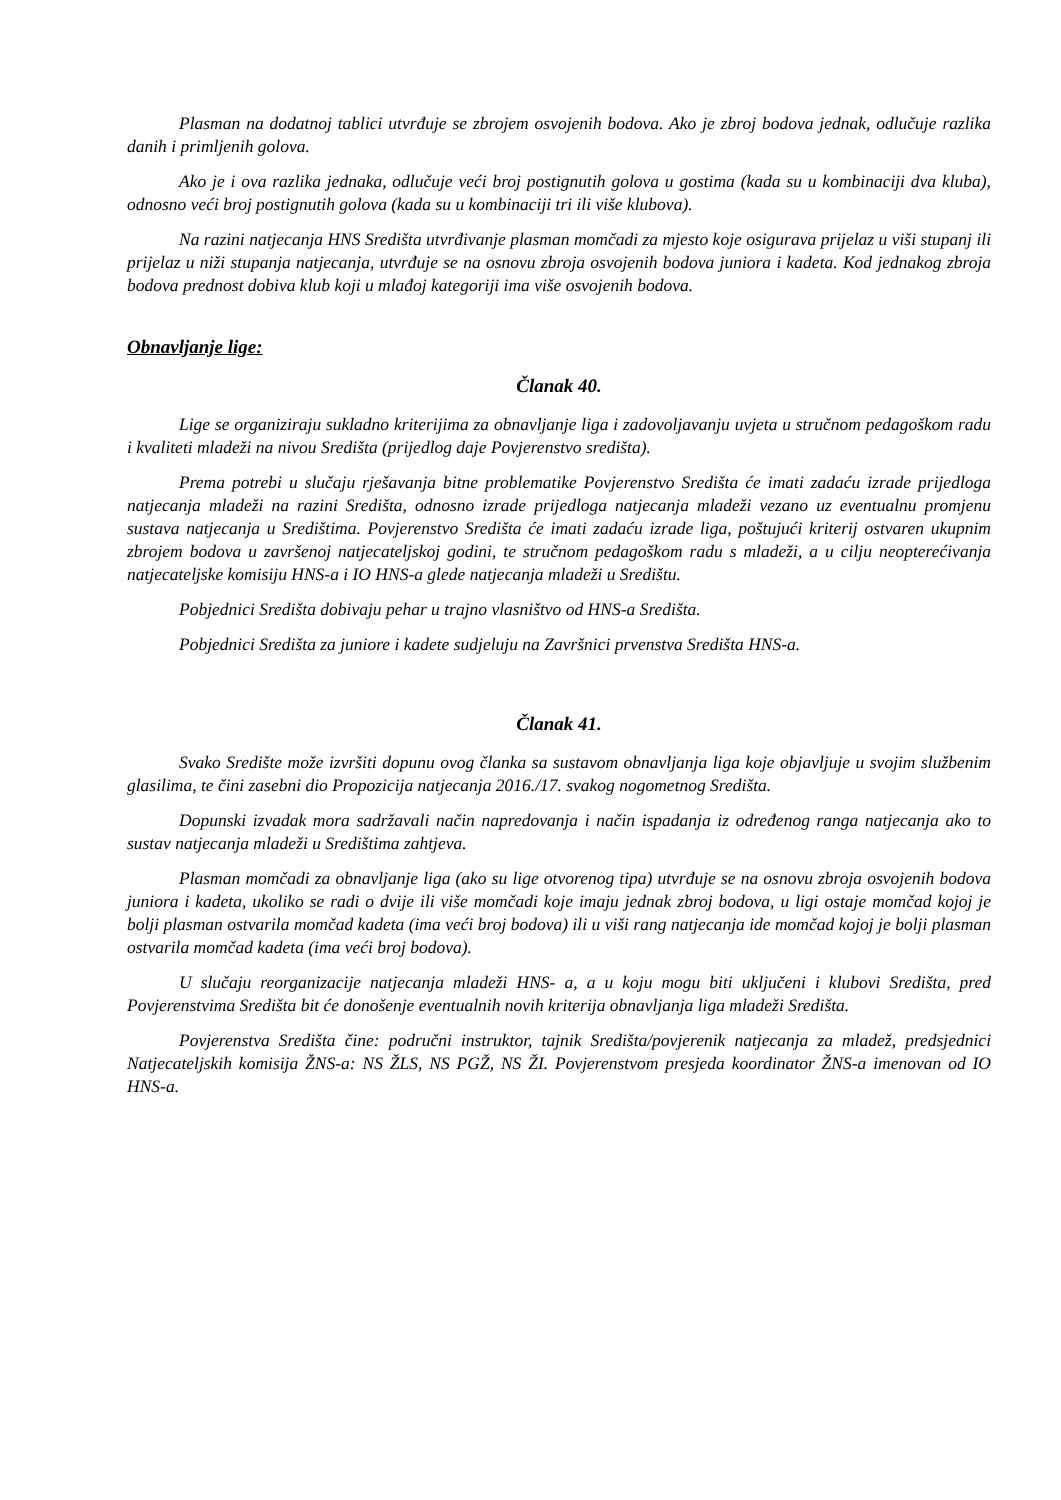Plasman na dodatnoj tablici utvrđuje se zbrojem osvojenih bodova. Ako je zbroj bodova jednak, odlučuje razlika danih i primljenih golova.
Ako je i ova razlika jednaka, odlučuje veći broj postignutih golova u gostima (kada su u kombinaciji dva kluba), odnosno veći broj postignutih golova (kada su u kombinaciji tri ili više klubova).
Na razini natjecanja HNS Središta utvrđivanje plasman momčadi za mjesto koje osigurava prijelaz u viši stupanj ili prijelaz u niži stupanja natjecanja, utvrđuje se na osnovu zbroja osvojenih bodova juniora i kadeta. Kod jednakog zbroja bodova prednost dobiva klub koji u mlađoj kategoriji ima više osvojenih bodova.
Obnavljanje lige:
Članak 40.
Lige se organiziraju sukladno kriterijima za obnavljanje liga i zadovoljavanju uvjeta u stručnom pedagoškom radu i kvaliteti mladeži na nivou Središta (prijedlog daje Povjerenstvo središta).
Prema potrebi u slučaju rješavanja bitne problematike Povjerenstvo Središta će imati zadaću izrade prijedloga natjecanja mladeži na razini Središta, odnosno izrade prijedloga natjecanja mladeži vezano uz eventualnu promjenu sustava natjecanja u Središtima. Povjerenstvo Središta će imati zadaću izrade liga, poštujući kriterij ostvaren ukupnim zbrojem bodova u završenoj natjecateljskoj godini, te stručnom pedagoškom radu s mladeži, a u cilju neopterećivanja natjecateljske komisiju HNS-a i IO HNS-a glede natjecanja mladeži u Središtu.
Pobjednici Središta dobivaju pehar u trajno vlasništvo od HNS-a Središta.
Pobjednici Središta za juniore i kadete sudjeluju na Završnici prvenstva Središta HNS-a.
Članak 41.
Svako Središte može izvršiti dopunu ovog članka sa sustavom obnavljanja liga koje objavljuje u svojim službenim glasilima, te čini zasebni dio Propozicija natjecanja 2016./17. svakog nogometnog Središta.
Dopunski izvadak mora sadržavali način napredovanja i način ispadanja iz određenog ranga natjecanja ako to sustav natjecanja mladeži u Središtima zahtjeva.
Plasman momčadi za obnavljanje liga (ako su lige otvorenog tipa) utvrđuje se na osnovu zbroja osvojenih bodova juniora i kadeta, ukoliko se radi o dvije ili više momčadi koje imaju jednak zbroj bodova, u ligi ostaje momčad kojoj je bolji plasman ostvarila momčad kadeta (ima veći broj bodova) ili u viši rang natjecanja ide momčad kojoj je bolji plasman ostvarila momčad kadeta (ima veći broj bodova).
U slučaju reorganizacije natjecanja mladeži HNS- a, a u koju mogu biti uključeni i klubovi Središta, pred Povjerenstvima Središta bit će donošenje eventualnih novih kriterija obnavljanja liga mladeži Središta.
Povjerenstva Središta čine: područni instruktor, tajnik Središta/povjerenik natjecanja za mladež, predsjednici Natjecateljskih komisija ŽNS-a: NS ŽLS, NS PGŽ, NS ŽI. Povjerenstvom presjeda koordinator ŽNS-a imenovan od IO HNS-a.